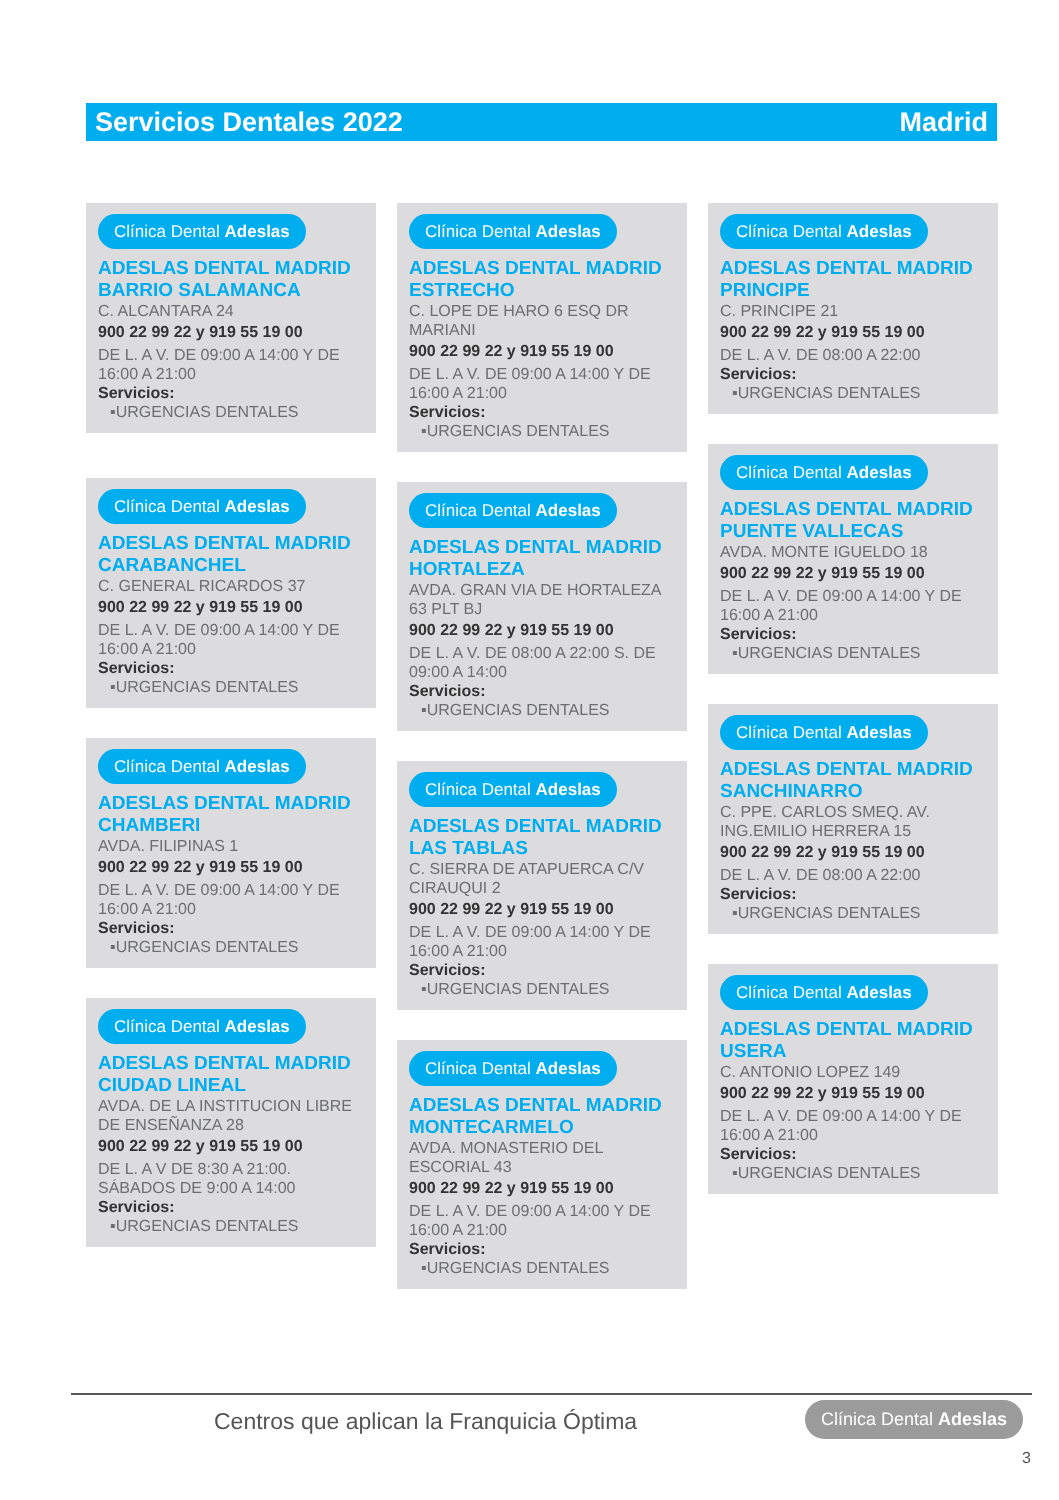Servicios Dentales 2022 Madrid
Clínica Dental Adeslas
ADESLAS DENTAL MADRID BARRIO SALAMANCA
C. ALCANTARA 24
900 22 99 22 y 919 55 19 00
DE L. A V. DE 09:00 A 14:00 Y DE 16:00 A 21:00
Servicios:
▪URGENCIAS DENTALES
Clínica Dental Adeslas
ADESLAS DENTAL MADRID CARABANCHEL
C. GENERAL RICARDOS 37
900 22 99 22 y 919 55 19 00
DE L. A V. DE 09:00 A 14:00 Y DE 16:00 A 21:00
Servicios:
▪URGENCIAS DENTALES
Clínica Dental Adeslas
ADESLAS DENTAL MADRID CHAMBERI
AVDA. FILIPINAS 1
900 22 99 22 y 919 55 19 00
DE L. A V. DE 09:00 A 14:00 Y DE 16:00 A 21:00
Servicios:
▪URGENCIAS DENTALES
Clínica Dental Adeslas
ADESLAS DENTAL MADRID CIUDAD LINEAL
AVDA. DE LA INSTITUCION LIBRE DE ENSEÑANZA 28
900 22 99 22 y 919 55 19 00
DE L. A V DE 8:30 A 21:00. SÁBADOS DE 9:00 A 14:00
Servicios:
▪URGENCIAS DENTALES
Clínica Dental Adeslas
ADESLAS DENTAL MADRID ESTRECHO
C. LOPE DE HARO 6 ESQ DR MARIANI
900 22 99 22 y 919 55 19 00
DE L. A V. DE 09:00 A 14:00 Y DE 16:00 A 21:00
Servicios:
▪URGENCIAS DENTALES
Clínica Dental Adeslas
ADESLAS DENTAL MADRID HORTALEZA
AVDA. GRAN VIA DE HORTALEZA 63 PLT BJ
900 22 99 22 y 919 55 19 00
DE L. A V. DE 08:00 A 22:00 S. DE 09:00 A 14:00
Servicios:
▪URGENCIAS DENTALES
Clínica Dental Adeslas
ADESLAS DENTAL MADRID LAS TABLAS
C. SIERRA DE ATAPUERCA C/V CIRAUQUI 2
900 22 99 22 y 919 55 19 00
DE L. A V. DE 09:00 A 14:00 Y DE 16:00 A 21:00
Servicios:
▪URGENCIAS DENTALES
Clínica Dental Adeslas
ADESLAS DENTAL MADRID MONTECARMELO
AVDA. MONASTERIO DEL ESCORIAL 43
900 22 99 22 y 919 55 19 00
DE L. A V. DE 09:00 A 14:00 Y DE 16:00 A 21:00
Servicios:
▪URGENCIAS DENTALES
Clínica Dental Adeslas
ADESLAS DENTAL MADRID PRINCIPE
C. PRINCIPE 21
900 22 99 22 y 919 55 19 00
DE L. A V. DE 08:00 A 22:00
Servicios:
▪URGENCIAS DENTALES
Clínica Dental Adeslas
ADESLAS DENTAL MADRID PUENTE VALLECAS
AVDA. MONTE IGUELDO 18
900 22 99 22 y 919 55 19 00
DE L. A V. DE 09:00 A 14:00 Y DE 16:00 A 21:00
Servicios:
▪URGENCIAS DENTALES
Clínica Dental Adeslas
ADESLAS DENTAL MADRID SANCHINARRO
C. PPE. CARLOS SMEQ. AV. ING.EMILIO HERRERA 15
900 22 99 22 y 919 55 19 00
DE L. A V. DE 08:00 A 22:00
Servicios:
▪URGENCIAS DENTALES
Clínica Dental Adeslas
ADESLAS DENTAL MADRID USERA
C. ANTONIO LOPEZ 149
900 22 99 22 y 919 55 19 00
DE L. A V. DE 09:00 A 14:00 Y DE 16:00 A 21:00
Servicios:
▪URGENCIAS DENTALES
Centros que aplican la Franquicia Óptima
Clínica Dental Adeslas
3